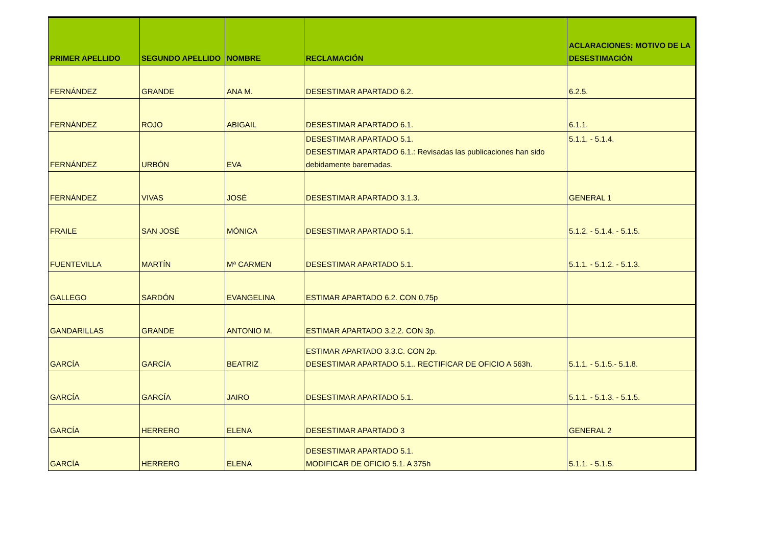| PRIMER APELLIDO | SEGUNDO APELLIDO | NOMBRE | RECLAMACIÓN | ACLARACIONES: MOTIVO DE LA DESESTIMACIÓN |
| --- | --- | --- | --- | --- |
| FERNÁNDEZ | GRANDE | ANA M. | DESESTIMAR APARTADO 6.2. | 6.2.5. |
| FERNÁNDEZ | ROJO | ABIGAIL | DESESTIMAR APARTADO 6.1. | 6.1.1. |
| FERNÁNDEZ | URBÓN | EVA | DESESTIMAR APARTADO 5.1. DESESTIMAR APARTADO 6.1.: Revisadas las publicaciones han sido debidamente baremadas. | 5.1.1. - 5.1.4. |
| FERNÁNDEZ | VIVAS | JOSÉ | DESESTIMAR APARTADO 3.1.3. | GENERAL 1 |
| FRAILE | SAN JOSÉ | MÓNICA | DESESTIMAR APARTADO 5.1. | 5.1.2. - 5.1.4. - 5.1.5. |
| FUENTEVILLA | MARTÍN | Mª CARMEN | DESESTIMAR APARTADO 5.1. | 5.1.1. - 5.1.2. - 5.1.3. |
| GALLEGO | SARDÓN | EVANGELINA | ESTIMAR APARTADO 6.2. CON 0,75p | |
| GANDARILLAS | GRANDE | ANTONIO M. | ESTIMAR APARTADO 3.2.2. CON 3p. | |
| GARCÍA | GARCÍA | BEATRIZ | ESTIMAR APARTADO 3.3.C. CON 2p. DESESTIMAR APARTADO 5.1.. RECTIFICAR DE OFICIO A 563h. | 5.1.1. - 5.1.5.- 5.1.8. |
| GARCÍA | GARCÍA | JAIRO | DESESTIMAR APARTADO 5.1. | 5.1.1. - 5.1.3. - 5.1.5. |
| GARCÍA | HERRERO | ELENA | DESESTIMAR APARTADO 3 | GENERAL 2 |
| GARCÍA | HERRERO | ELENA | DESESTIMAR APARTADO 5.1. MODIFICAR DE OFICIO 5.1. A 375h | 5.1.1. - 5.1.5. |